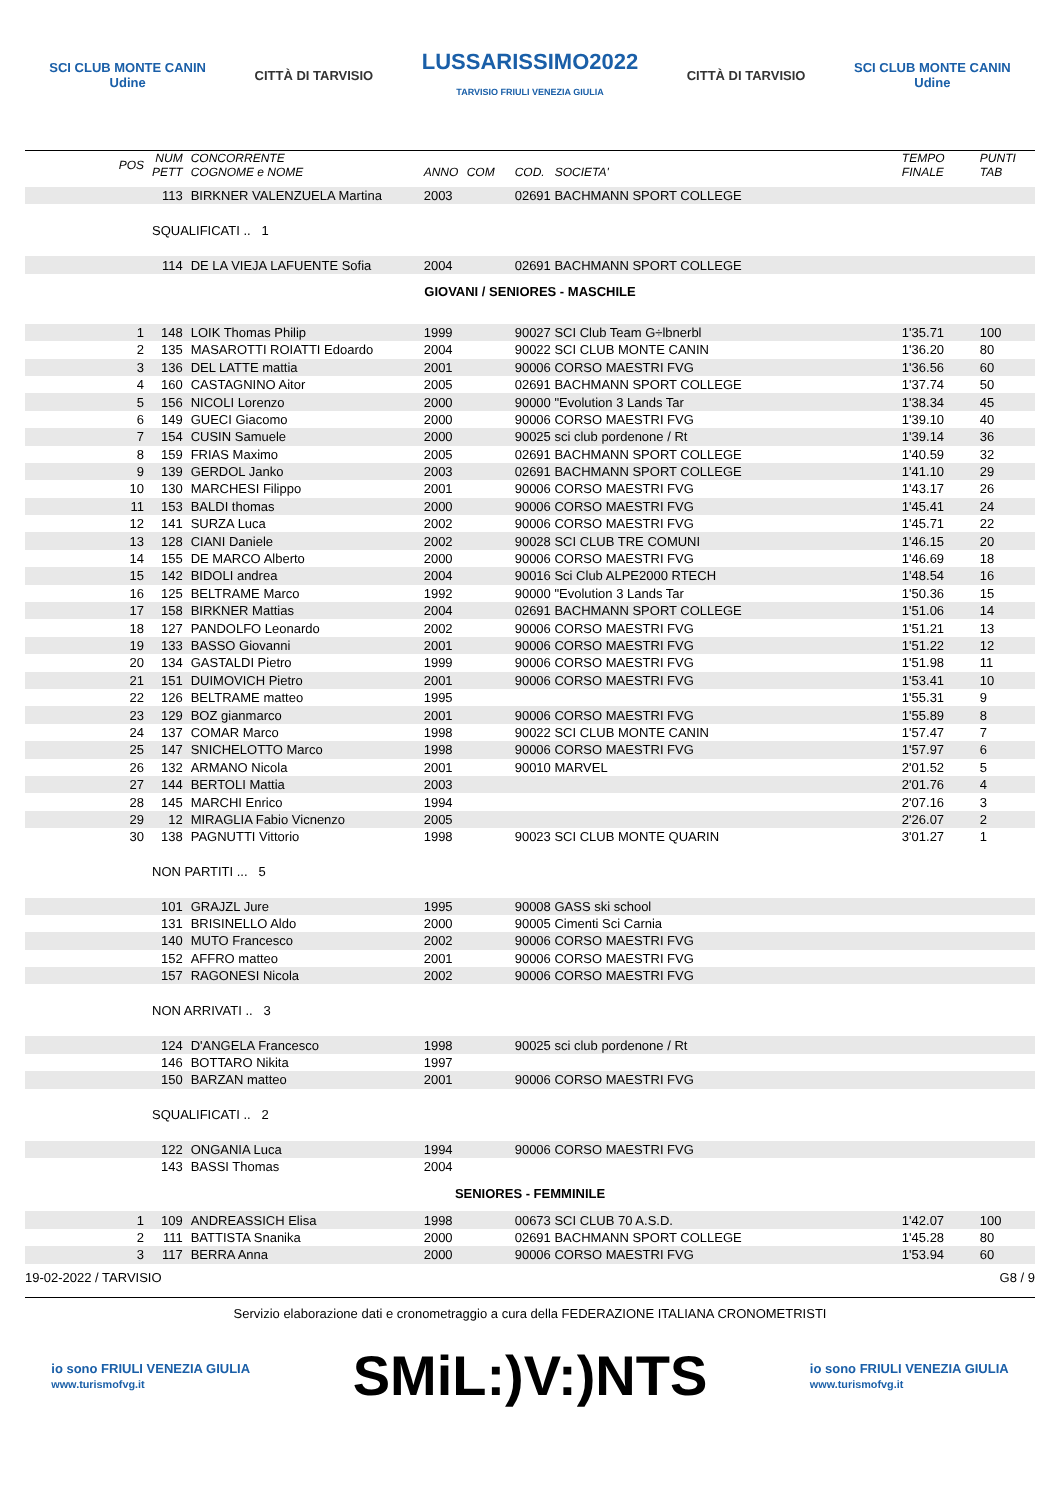SCI CLUB MONTE CANIN
Udine
CITTÀ DI TARVISIO
LUSSARISSIMO2022
TARVISIO FRIULI VENEZIA GIULIA
CITTÀ DI TARVISIO
SCI CLUB MONTE CANIN
Udine
| POS | NUM PETT | CONCORRENTE COGNOME e NOME | ANNO | COM | COD. SOCIETA' | TEMPO FINALE | PUNTI TAB |
| --- | --- | --- | --- | --- | --- | --- | --- |
| | 113 | BIRKNER VALENZUELA Martina | 2003 | | 02691 BACHMANN SPORT COLLEGE | | |
| | SQUALIFICATI .. 1 | | | | | | |
| | 114 | DE LA VIEJA LAFUENTE Sofia | 2004 | | 02691 BACHMANN SPORT COLLEGE | | |
| GIOVANI / SENIORES - MASCHILE | | | | | | | |
| 1 | 148 | LOIK Thomas Philip | 1999 | | 90027 SCI Club Team G÷lbnerbl | 1'35.71 | 100 |
| 2 | 135 | MASAROTTI ROIATTI Edoardo | 2004 | | 90022 SCI CLUB MONTE CANIN | 1'36.20 | 80 |
| 3 | 136 | DEL LATTE mattia | 2001 | | 90006 CORSO MAESTRI FVG | 1'36.56 | 60 |
| 4 | 160 | CASTAGNINO Aitor | 2005 | | 02691 BACHMANN SPORT COLLEGE | 1'37.74 | 50 |
| 5 | 156 | NICOLI Lorenzo | 2000 | | 90000 "Evolution 3 Lands Tar | 1'38.34 | 45 |
| 6 | 149 | GUECI Giacomo | 2000 | | 90006 CORSO MAESTRI FVG | 1'39.10 | 40 |
| 7 | 154 | CUSIN Samuele | 2000 | | 90025 sci club pordenone / Rt | 1'39.14 | 36 |
| 8 | 159 | FRIAS Maximo | 2005 | | 02691 BACHMANN SPORT COLLEGE | 1'40.59 | 32 |
| 9 | 139 | GERDOL Janko | 2003 | | 02691 BACHMANN SPORT COLLEGE | 1'41.10 | 29 |
| 10 | 130 | MARCHESI Filippo | 2001 | | 90006 CORSO MAESTRI FVG | 1'43.17 | 26 |
| 11 | 153 | BALDI thomas | 2000 | | 90006 CORSO MAESTRI FVG | 1'45.41 | 24 |
| 12 | 141 | SURZA Luca | 2002 | | 90006 CORSO MAESTRI FVG | 1'45.71 | 22 |
| 13 | 128 | CIANI Daniele | 2002 | | 90028 SCI CLUB TRE COMUNI | 1'46.15 | 20 |
| 14 | 155 | DE MARCO Alberto | 2000 | | 90006 CORSO MAESTRI FVG | 1'46.69 | 18 |
| 15 | 142 | BIDOLI andrea | 2004 | | 90016 Sci Club ALPE2000 RTECH | 1'48.54 | 16 |
| 16 | 125 | BELTRAME Marco | 1992 | | 90000 "Evolution 3 Lands Tar | 1'50.36 | 15 |
| 17 | 158 | BIRKNER Mattias | 2004 | | 02691 BACHMANN SPORT COLLEGE | 1'51.06 | 14 |
| 18 | 127 | PANDOLFO Leonardo | 2002 | | 90006 CORSO MAESTRI FVG | 1'51.21 | 13 |
| 19 | 133 | BASSO Giovanni | 2001 | | 90006 CORSO MAESTRI FVG | 1'51.22 | 12 |
| 20 | 134 | GASTALDI Pietro | 1999 | | 90006 CORSO MAESTRI FVG | 1'51.98 | 11 |
| 21 | 151 | DUIMOVICH Pietro | 2001 | | 90006 CORSO MAESTRI FVG | 1'53.41 | 10 |
| 22 | 126 | BELTRAME matteo | 1995 | | | 1'55.31 | 9 |
| 23 | 129 | BOZ gianmarco | 2001 | | 90006 CORSO MAESTRI FVG | 1'55.89 | 8 |
| 24 | 137 | COMAR Marco | 1998 | | 90022 SCI CLUB MONTE CANIN | 1'57.47 | 7 |
| 25 | 147 | SNICHELOTTO Marco | 1998 | | 90006 CORSO MAESTRI FVG | 1'57.97 | 6 |
| 26 | 132 | ARMANO Nicola | 2001 | | 90010 MARVEL | 2'01.52 | 5 |
| 27 | 144 | BERTOLI Mattia | 2003 | | | 2'01.76 | 4 |
| 28 | 145 | MARCHI Enrico | 1994 | | | 2'07.16 | 3 |
| 29 | 12 | MIRAGLIA Fabio Vicnenzo | 2005 | | | 2'26.07 | 2 |
| 30 | 138 | PAGNUTTI Vittorio | 1998 | | 90023 SCI CLUB MONTE QUARIN | 3'01.27 | 1 |
| | NON PARTITI ... 5 | | | | | | |
| | 101 | GRAJZL Jure | 1995 | | 90008 GASS ski school | | |
| | 131 | BRISINELLO Aldo | 2000 | | 90005 Cimenti Sci Carnia | | |
| | 140 | MUTO Francesco | 2002 | | 90006 CORSO MAESTRI FVG | | |
| | 152 | AFFRO matteo | 2001 | | 90006 CORSO MAESTRI FVG | | |
| | 157 | RAGONESI Nicola | 2002 | | 90006 CORSO MAESTRI FVG | | |
| | NON ARRIVATI .. 3 | | | | | | |
| | 124 | D'ANGELA Francesco | 1998 | | 90025 sci club pordenone / Rt | | |
| | 146 | BOTTARO Nikita | 1997 | | | | |
| | 150 | BARZAN matteo | 2001 | | 90006 CORSO MAESTRI FVG | | |
| | SQUALIFICATI .. 2 | | | | | | |
| | 122 | ONGANIA Luca | 1994 | | 90006 CORSO MAESTRI FVG | | |
| | 143 | BASSI Thomas | 2004 | | | | |
| SENIORES - FEMMINILE | | | | | | | |
| 1 | 109 | ANDREASSICH Elisa | 1998 | | 00673 SCI CLUB 70 A.S.D. | 1'42.07 | 100 |
| 2 | 111 | BATTISTA Snanika | 2000 | | 02691 BACHMANN SPORT COLLEGE | 1'45.28 | 80 |
| 3 | 117 | BERRA Anna | 2000 | | 90006 CORSO MAESTRI FVG | 1'53.94 | 60 |
19-02-2022 / TARVISIO G8 / 9
Servizio elaborazione dati e cronometraggio a cura della FEDERAZIONE ITALIANA CRONOMETRISTI
io sono FRIULI VENEZIA GIULIA
www.turismofvg.it SMiL:)V:)NTS io sono FRIULI VENEZIA GIULIA
www.turismofvg.it